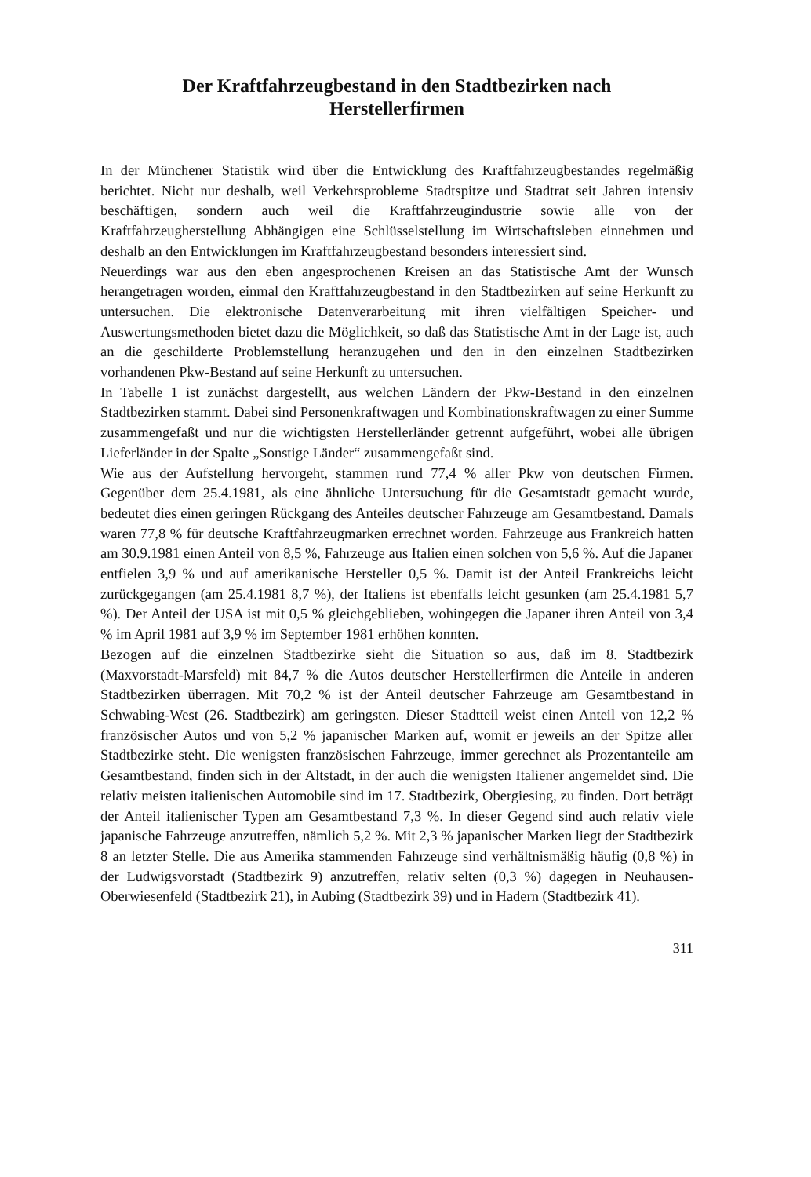Der Kraftfahrzeugbestand in den Stadtbezirken nach
Herstellerfirmen
In der Münchener Statistik wird über die Entwicklung des Kraftfahrzeugbestandes regelmäßig berichtet. Nicht nur deshalb, weil Verkehrsprobleme Stadtspitze und Stadtrat seit Jahren intensiv beschäftigen, sondern auch weil die Kraftfahrzeugindustrie sowie alle von der Kraftfahrzeugherstellung Abhängigen eine Schlüsselstellung im Wirtschaftsleben einnehmen und deshalb an den Entwicklungen im Kraftfahrzeugbestand besonders interessiert sind.
Neuerdings war aus den eben angesprochenen Kreisen an das Statistische Amt der Wunsch herangetragen worden, einmal den Kraftfahrzeugbestand in den Stadtbezirken auf seine Herkunft zu untersuchen. Die elektronische Datenverarbeitung mit ihren vielfältigen Speicher- und Auswertungsmethoden bietet dazu die Möglichkeit, so daß das Statistische Amt in der Lage ist, auch an die geschilderte Problemstellung heranzugehen und den in den einzelnen Stadtbezirken vorhandenen Pkw-Bestand auf seine Herkunft zu untersuchen.
In Tabelle 1 ist zunächst dargestellt, aus welchen Ländern der Pkw-Bestand in den einzelnen Stadtbezirken stammt. Dabei sind Personenkraftwagen und Kombinationskraftwagen zu einer Summe zusammengefaßt und nur die wichtigsten Herstellerländer getrennt aufgeführt, wobei alle übrigen Lieferländer in der Spalte „Sonstige Länder“ zusammengefaßt sind.
Wie aus der Aufstellung hervorgeht, stammen rund 77,4 % aller Pkw von deutschen Firmen. Gegenüber dem 25.4.1981, als eine ähnliche Untersuchung für die Gesamtstadt gemacht wurde, bedeutet dies einen geringen Rückgang des Anteiles deutscher Fahrzeuge am Gesamtbestand. Damals waren 77,8 % für deutsche Kraftfahrzeugmarken errechnet worden. Fahrzeuge aus Frankreich hatten am 30.9.1981 einen Anteil von 8,5 %, Fahrzeuge aus Italien einen solchen von 5,6 %. Auf die Japaner entfielen 3,9 % und auf amerikanische Hersteller 0,5 %. Damit ist der Anteil Frankreichs leicht zurückgegangen (am 25.4.1981 8,7 %), der Italiens ist ebenfalls leicht gesunken (am 25.4.1981 5,7 %). Der Anteil der USA ist mit 0,5 % gleichgeblieben, wohingegen die Japaner ihren Anteil von 3,4 % im April 1981 auf 3,9 % im September 1981 erhöhen konnten.
Bezogen auf die einzelnen Stadtbezirke sieht die Situation so aus, daß im 8. Stadtbezirk (Maxvorstadt-Marsfeld) mit 84,7 % die Autos deutscher Herstellerfirmen die Anteile in anderen Stadtbezirken überragen. Mit 70,2 % ist der Anteil deutscher Fahrzeuge am Gesamtbestand in Schwabing-West (26. Stadtbezirk) am geringsten. Dieser Stadtteil weist einen Anteil von 12,2 % französischer Autos und von 5,2 % japanischer Marken auf, womit er jeweils an der Spitze aller Stadtbezirke steht. Die wenigsten französischen Fahrzeuge, immer gerechnet als Prozentanteile am Gesamtbestand, finden sich in der Altstadt, in der auch die wenigsten Italiener angemeldet sind. Die relativ meisten italienischen Automobile sind im 17. Stadtbezirk, Obergiesing, zu finden. Dort beträgt der Anteil italienischer Typen am Gesamtbestand 7,3 %. In dieser Gegend sind auch relativ viele japanische Fahrzeuge anzutreffen, nämlich 5,2 %. Mit 2,3 % japanischer Marken liegt der Stadtbezirk 8 an letzter Stelle. Die aus Amerika stammenden Fahrzeuge sind verhältnismäßig häufig (0,8 %) in der Ludwigsvorstadt (Stadtbezirk 9) anzutreffen, relativ selten (0,3 %) dagegen in Neuhausen-Oberwiesenfeld (Stadtbezirk 21), in Aubing (Stadtbezirk 39) und in Hadern (Stadtbezirk 41).
311